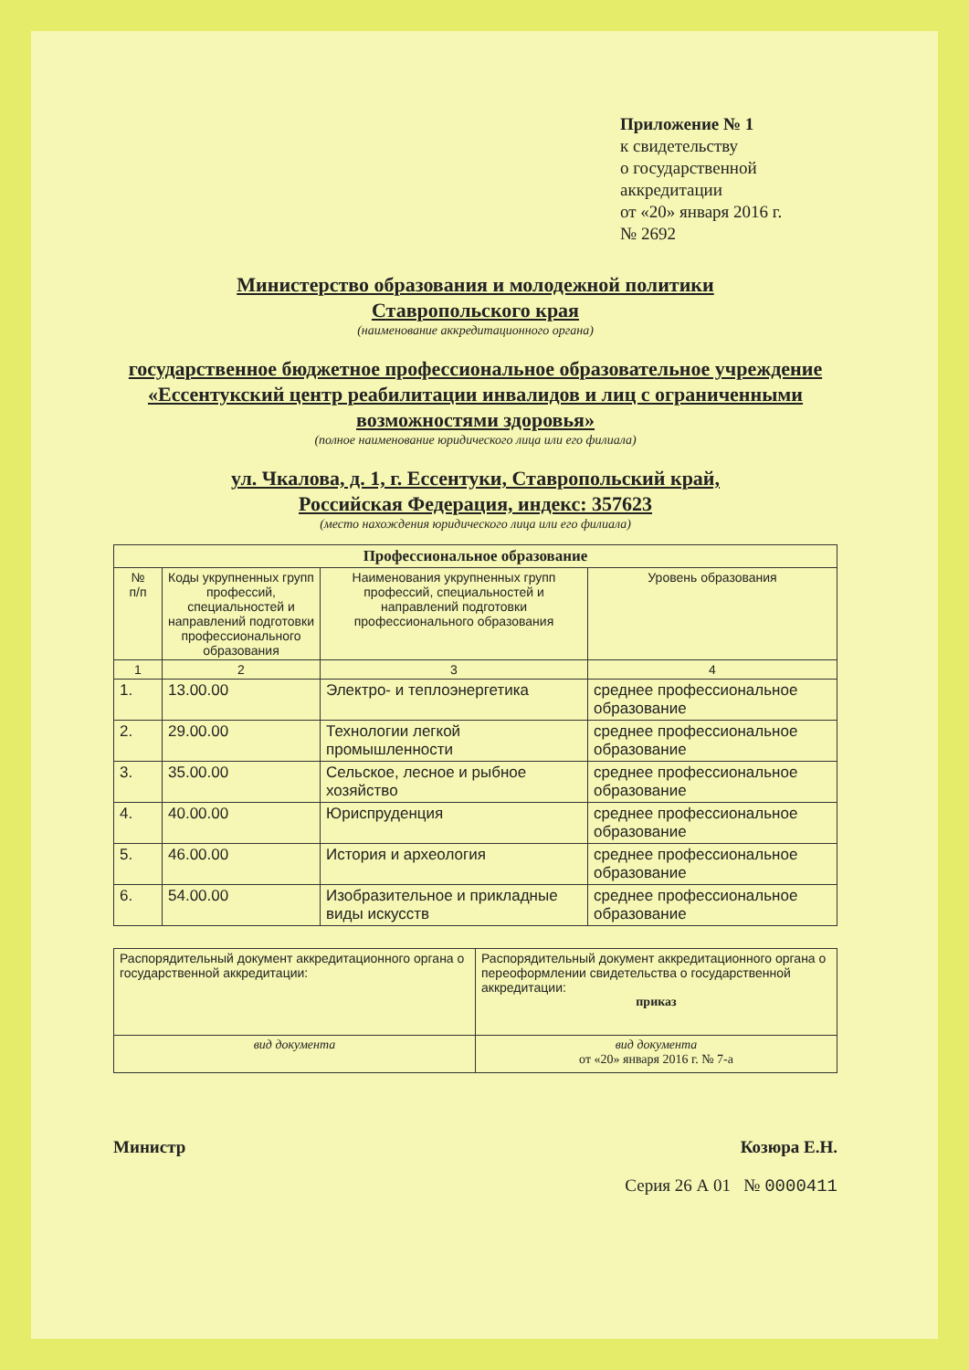Приложение № 1
к свидетельству
о государственной аккредитации
от «20» января 2016 г.
№ 2692
Министерство образования и молодежной политики
Ставропольского края
(наименование аккредитационного органа)
государственное бюджетное профессиональное образовательное учреждение «Ессентукский центр реабилитации инвалидов и лиц с ограниченными возможностями здоровья»
(полное наименование юридического лица или его филиала)
ул. Чкалова, д. 1, г. Ессентуки, Ставропольский край,
Российская Федерация, индекс: 357623
(место нахождения юридического лица или его филиала)
| Профессиональное образование | | | |
| --- | --- | --- | --- |
| № п/п | Коды укрупненных групп профессий, специальностей и направлений подготовки профессионального образования | Наименования укрупненных групп профессий, специальностей и направлений подготовки профессионального образования | Уровень образования |
| 1 | 2 | 3 | 4 |
| 1. | 13.00.00 | Электро- и теплоэнергетика | среднее профессиональное образование |
| 2. | 29.00.00 | Технологии легкой промышленности | среднее профессиональное образование |
| 3. | 35.00.00 | Сельское, лесное и рыбное хозяйство | среднее профессиональное образование |
| 4. | 40.00.00 | Юриспруденция | среднее профессиональное образование |
| 5. | 46.00.00 | История и археология | среднее профессиональное образование |
| 6. | 54.00.00 | Изобразительное и прикладные виды искусств | среднее профессиональное образование |
| Распорядительный документ аккредитационного органа о государственной аккредитации: | Распорядительный документ аккредитационного органа о переоформлении свидетельства о государственной аккредитации: приказ |
| вид документа | вид документа от «20» января 2016 г. № 7-а |
Министр Козюра Е.Н.
Серия 26 А 01 № 0000411